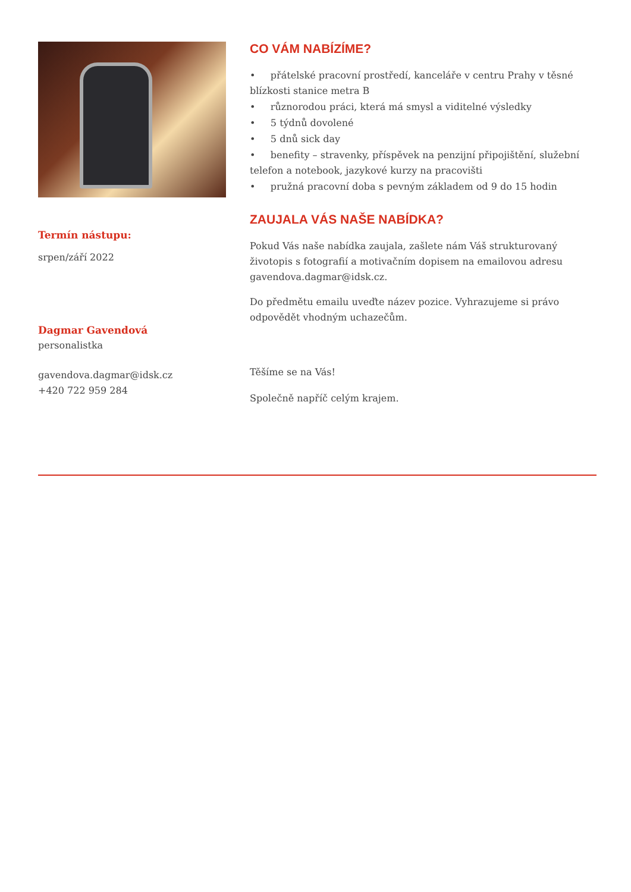Termín nástupu:
srpen/září 2022
Dagmar Gavendová
personalistka
gavendova.dagmar@idsk.cz
+420 722 959 284
CO VÁM NABÍZÍME?
• přátelské pracovní prostředí, kanceláře v centru Prahy v těsné blízkosti stanice metra B
• různorodou práci, která má smysl a viditelné výsledky
• 5 týdnů dovolené
• 5 dnů sick day
• benefity – stravenky, příspěvek na penzijní připojištění, služební telefon a notebook, jazykové kurzy na pracovišti
• pružná pracovní doba s pevným základem od 9 do 15 hodin
ZAUJALA VÁS NAŠE NABÍDKA?
Pokud Vás naše nabídka zaujala, zašlete nám Váš strukturovaný životopis s fotografií a motivačním dopisem na emailovou adresu gavendova.dagmar@idsk.cz.
Do předmětu emailu uveďte název pozice. Vyhrazujeme si právo odpovědět vhodným uchazečům.
Těšíme se na Vás!
Společně napříč celým krajem.